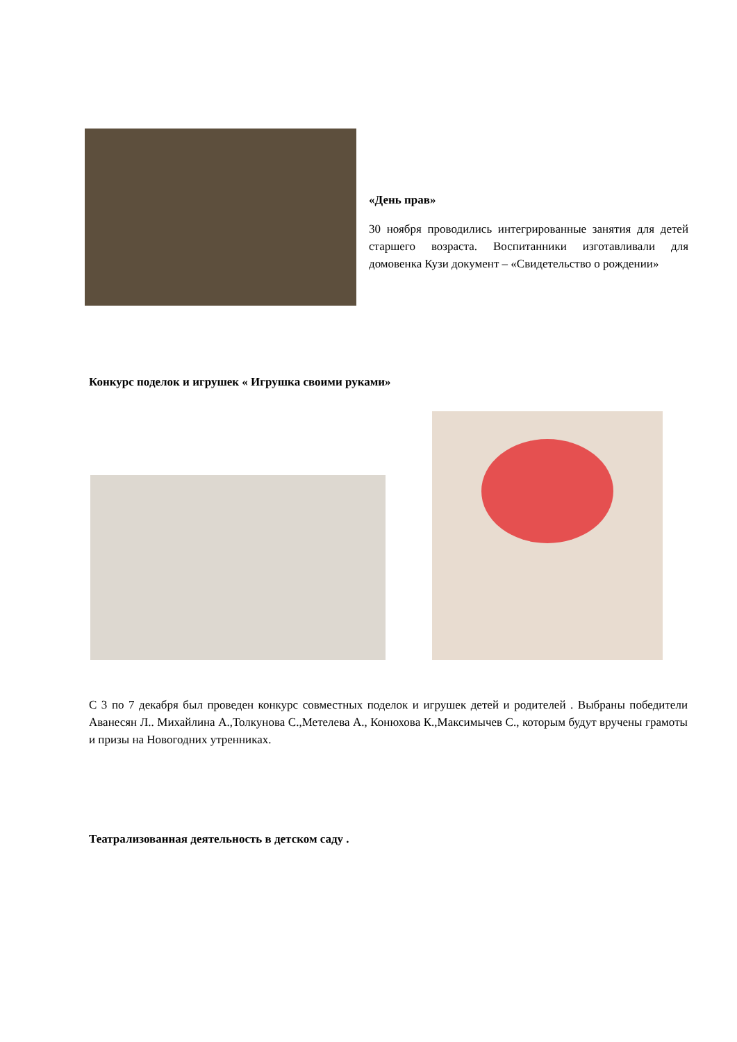«День прав»
30 ноября проводились интегрированные занятия для детей старшего возраста. Воспитанники изготавливали для домовенка Кузи документ – «Свидетельство о рождении»
Конкурс поделок и игрушек « Игрушка своими руками»
С 3 по 7 декабря был проведен конкурс совместных поделок и игрушек детей и родителей . Выбраны победители Аванесян Л.. Михайлина А.,Толкунова С.,Метелева А., Конюхова К.,Максимычев С., которым будут вручены грамоты и призы на Новогодних утренниках.
Театрализованная деятельность в детском саду .